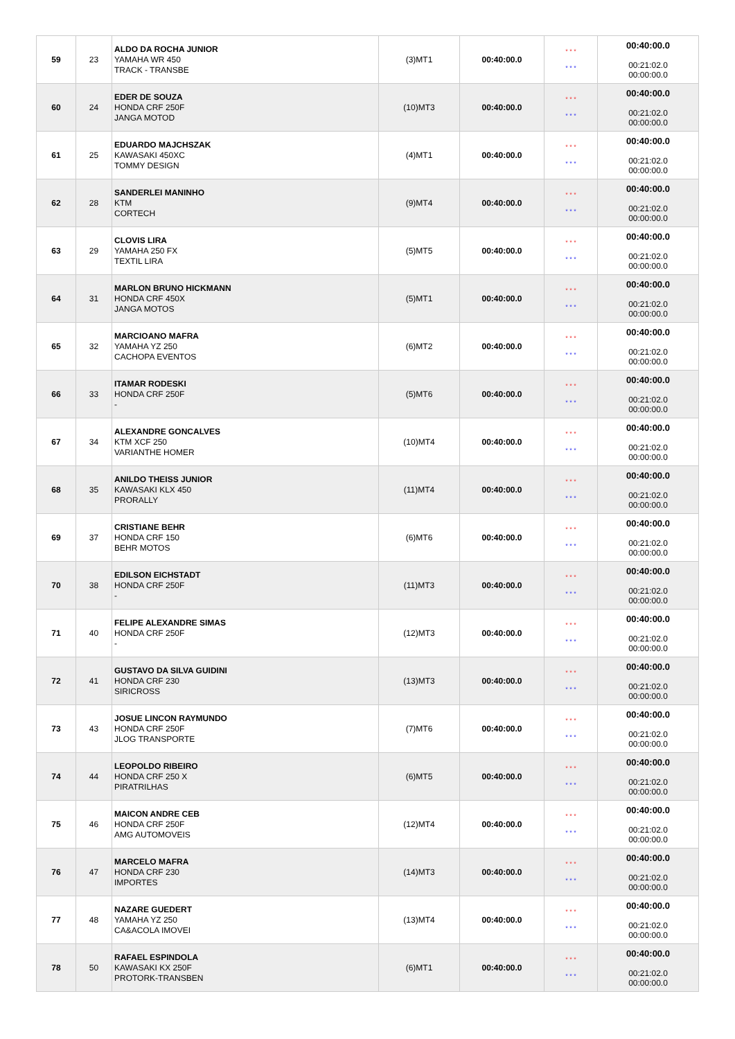| 59 | 23 | ALDO DA ROCHA JUNIOR YAMAHA WR 450 TRACK - TRANSBE | (3)MT1 | 00:40:00.0 | * * * * * * | 00:40:00.0 00:21:02.0 00:00:00.0 |
| 60 | 24 | EDER DE SOUZA HONDA CRF 250F JANGA MOTOD | (10)MT3 | 00:40:00.0 | * * * * * * | 00:40:00.0 00:21:02.0 00:00:00.0 |
| 61 | 25 | EDUARDO MAJCHSZAK KAWASAKI 450XC TOMMY DESIGN | (4)MT1 | 00:40:00.0 | * * * * * * | 00:40:00.0 00:21:02.0 00:00:00.0 |
| 62 | 28 | SANDERLEI MANINHO KTM CORTECH | (9)MT4 | 00:40:00.0 | * * * * * * | 00:40:00.0 00:21:02.0 00:00:00.0 |
| 63 | 29 | CLOVIS LIRA YAMAHA 250 FX TEXTIL LIRA | (5)MT5 | 00:40:00.0 | * * * * * * | 00:40:00.0 00:21:02.0 00:00:00.0 |
| 64 | 31 | MARLON BRUNO HICKMANN HONDA CRF 450X JANGA MOTOS | (5)MT1 | 00:40:00.0 | * * * * * * | 00:40:00.0 00:21:02.0 00:00:00.0 |
| 65 | 32 | MARCIOANO MAFRA YAMAHA YZ 250 CACHOPA EVENTOS | (6)MT2 | 00:40:00.0 | * * * * * * | 00:40:00.0 00:21:02.0 00:00:00.0 |
| 66 | 33 | ITAMAR RODESKI HONDA CRF 250F - | (5)MT6 | 00:40:00.0 | * * * * * * | 00:40:00.0 00:21:02.0 00:00:00.0 |
| 67 | 34 | ALEXANDRE GONCALVES KTM XCF 250 VARIANTHE HOMER | (10)MT4 | 00:40:00.0 | * * * * * * | 00:40:00.0 00:21:02.0 00:00:00.0 |
| 68 | 35 | ANILDO THEISS JUNIOR KAWASAKI KLX 450 PRORALLY | (11)MT4 | 00:40:00.0 | * * * * * * | 00:40:00.0 00:21:02.0 00:00:00.0 |
| 69 | 37 | CRISTIANE BEHR HONDA CRF 150 BEHR MOTOS | (6)MT6 | 00:40:00.0 | * * * * * * | 00:40:00.0 00:21:02.0 00:00:00.0 |
| 70 | 38 | EDILSON EICHSTADT HONDA CRF 250F - | (11)MT3 | 00:40:00.0 | * * * * * * | 00:40:00.0 00:21:02.0 00:00:00.0 |
| 71 | 40 | FELIPE ALEXANDRE SIMAS HONDA CRF 250F - | (12)MT3 | 00:40:00.0 | * * * * * * | 00:40:00.0 00:21:02.0 00:00:00.0 |
| 72 | 41 | GUSTAVO DA SILVA GUIDINI HONDA CRF 230 SIRICROSS | (13)MT3 | 00:40:00.0 | * * * * * * | 00:40:00.0 00:21:02.0 00:00:00.0 |
| 73 | 43 | JOSUE LINCON RAYMUNDO HONDA CRF 250F JLOG TRANSPORTE | (7)MT6 | 00:40:00.0 | * * * * * * | 00:40:00.0 00:21:02.0 00:00:00.0 |
| 74 | 44 | LEOPOLDO RIBEIRO HONDA CRF 250 X PIRATRILHAS | (6)MT5 | 00:40:00.0 | * * * * * * | 00:40:00.0 00:21:02.0 00:00:00.0 |
| 75 | 46 | MAICON ANDRE CEB HONDA CRF 250F AMG AUTOMOVEIS | (12)MT4 | 00:40:00.0 | * * * * * * | 00:40:00.0 00:21:02.0 00:00:00.0 |
| 76 | 47 | MARCELO MAFRA HONDA CRF 230 IMPORTES | (14)MT3 | 00:40:00.0 | * * * * * * | 00:40:00.0 00:21:02.0 00:00:00.0 |
| 77 | 48 | NAZARE GUEDERT YAMAHA YZ 250 CA&ACOLA IMOVEI | (13)MT4 | 00:40:00.0 | * * * * * * | 00:40:00.0 00:21:02.0 00:00:00.0 |
| 78 | 50 | RAFAEL ESPINDOLA KAWASAKI KX 250F PROTORK-TRANSBEN | (6)MT1 | 00:40:00.0 | * * * * * * | 00:40:00.0 00:21:02.0 00:00:00.0 |